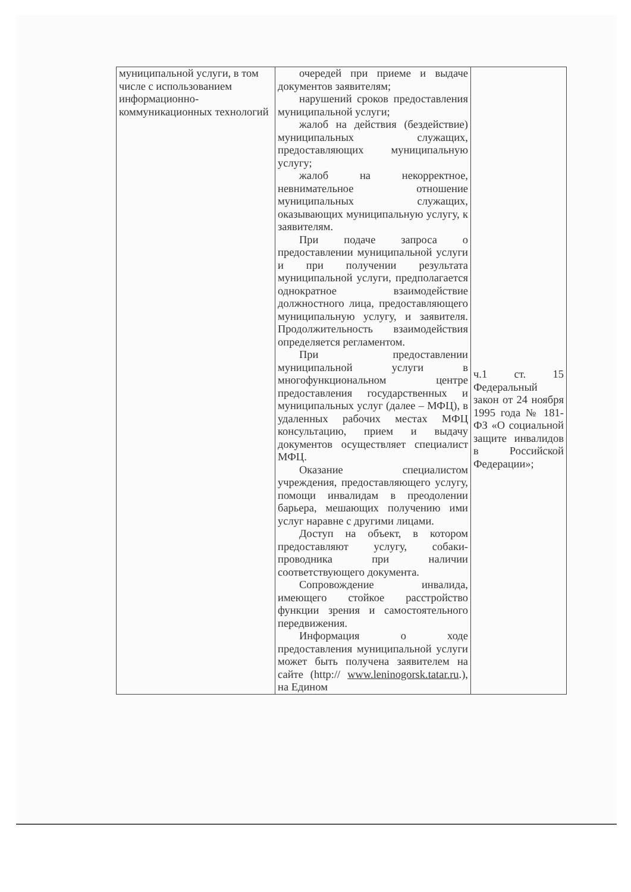| муниципальной услуги, в том числе с использованием информационно-коммуникационных технологий | очередей при приеме и выдаче документов заявителям; нарушений сроков предоставления муниципальной услуги; жалоб на действия (бездействие) муниципальных служащих, предоставляющих муниципальную услугу; жалоб на некорректное, невнимательное отношение муниципальных служащих, оказывающих муниципальную услугу, к заявителям. При подаче запроса о предоставлении муниципальной услуги и при получении результата муниципальной услуги, предполагается однократное взаимодействие должностного лица, предоставляющего муниципальную услугу, и заявителя. Продолжительность взаимодействия определяется регламентом. При предоставлении муниципальной услуги в многофункциональном центре предоставления государственных и муниципальных услуг (далее – МФЦ), в удаленных рабочих местах МФЦ консультацию, прием и выдачу документов осуществляет специалист МФЦ. Оказание специалистом учреждения, предоставляющего услугу, помощи инвалидам в преодолении барьера, мешающих получению ими услуг наравне с другими лицами. Доступ на объект, в котором предоставляют услугу, собаки-проводника при наличии соответствующего документа. Сопровождение инвалида, имеющего стойкое расстройство функции зрения и самостоятельного передвижения. Информация о ходе предоставления муниципальной услуги может быть получена заявителем на сайте (http:// www.leninogorsk.tatar.ru .), на Едином | ч.1 ст. 15 Федеральный закон от 24 ноября 1995 года № 181-ФЗ «О социальной защите инвалидов в Российской Федерации»; |